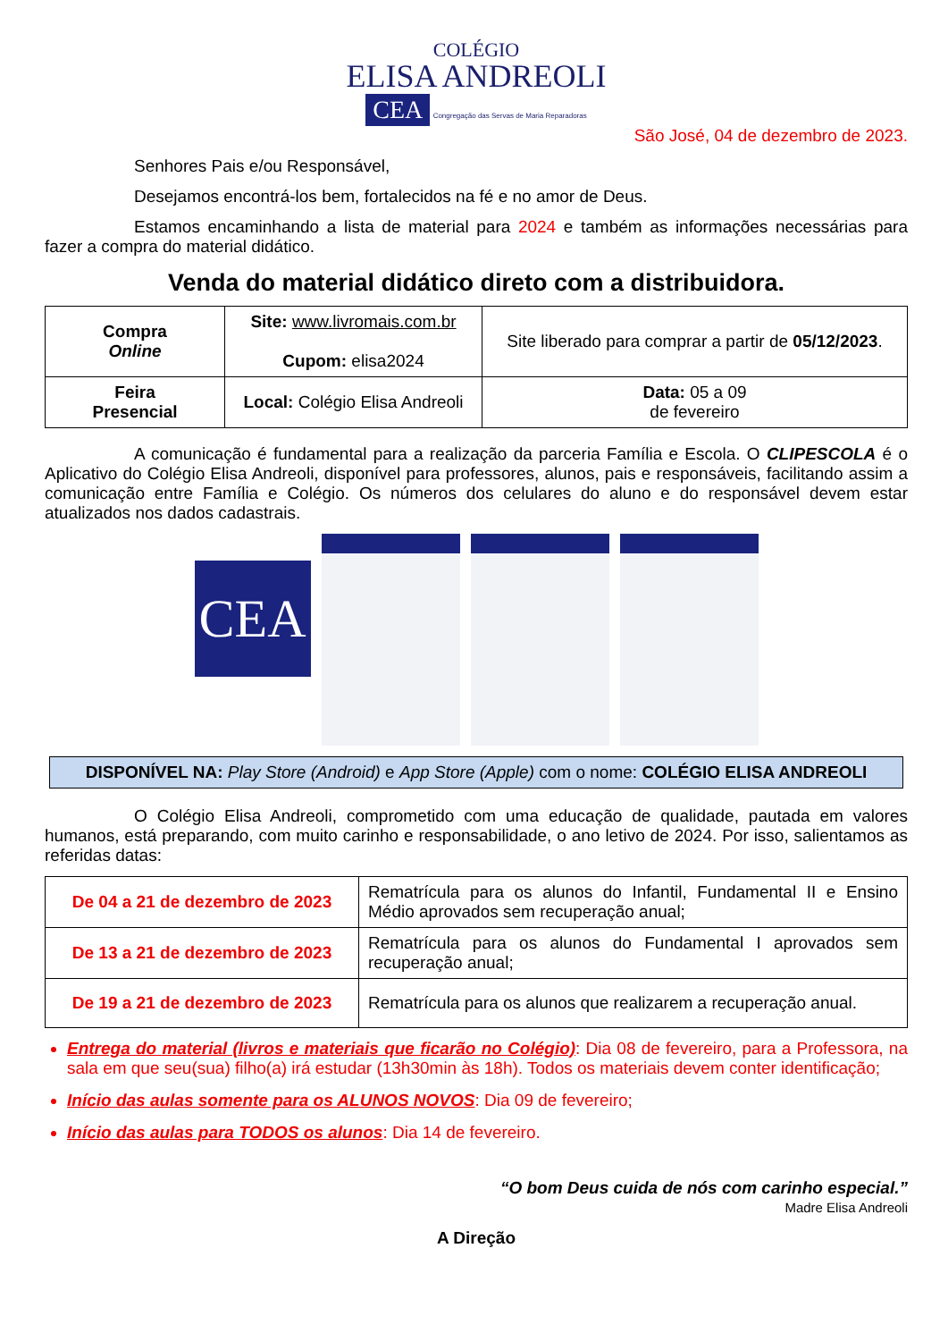COLÉGIO
ELISA ANDREOLI
CEA
Congregação das Servas de Maria Reparadoras
São José, 04 de dezembro de 2023.
Senhores Pais e/ou Responsável,
Desejamos encontrá-los bem, fortalecidos na fé e no amor de Deus.
Estamos encaminhando a lista de material para 2024 e também as informações necessárias para fazer a compra do material didático.
Venda do material didático direto com a distribuidora.
| Compra Online | Site: www.livromais.com.br Cupom: elisa2024 | Site liberado para comprar a partir de 05/12/2023 . |
| Feira Presencial | Local: Colégio Elisa Andreoli | Data: 05 a 09 de fevereiro |
A comunicação é fundamental para a realização da parceria Família e Escola. O CLIPESCOLA é o Aplicativo do Colégio Elisa Andreoli, disponível para professores, alunos, pais e responsáveis, facilitando assim a comunicação entre Família e Colégio. Os números dos celulares do aluno e do responsável devem estar atualizados nos dados cadastrais.
CEA
DISPONÍVEL NA: Play Store (Android) e App Store (Apple) com o nome: COLÉGIO ELISA ANDREOLI
O Colégio Elisa Andreoli, comprometido com uma educação de qualidade, pautada em valores humanos, está preparando, com muito carinho e responsabilidade, o ano letivo de 2024. Por isso, salientamos as referidas datas:
| De 04 a 21 de dezembro de 2023 | Rematrícula para os alunos do Infantil, Fundamental II e Ensino Médio aprovados sem recuperação anual; |
| De 13 a 21 de dezembro de 2023 | Rematrícula para os alunos do Fundamental I aprovados sem recuperação anual; |
| De 19 a 21 de dezembro de 2023 | Rematrícula para os alunos que realizarem a recuperação anual. |
Entrega do material (livros e materiais que ficarão no Colégio): Dia 08 de fevereiro, para a Professora, na sala em que seu(sua) filho(a) irá estudar (13h30min às 18h). Todos os materiais devem conter identificação;
Início das aulas somente para os ALUNOS NOVOS: Dia 09 de fevereiro;
Início das aulas para TODOS os alunos: Dia 14 de fevereiro.
“O bom Deus cuida de nós com carinho especial.”
Madre Elisa Andreoli
A Direção